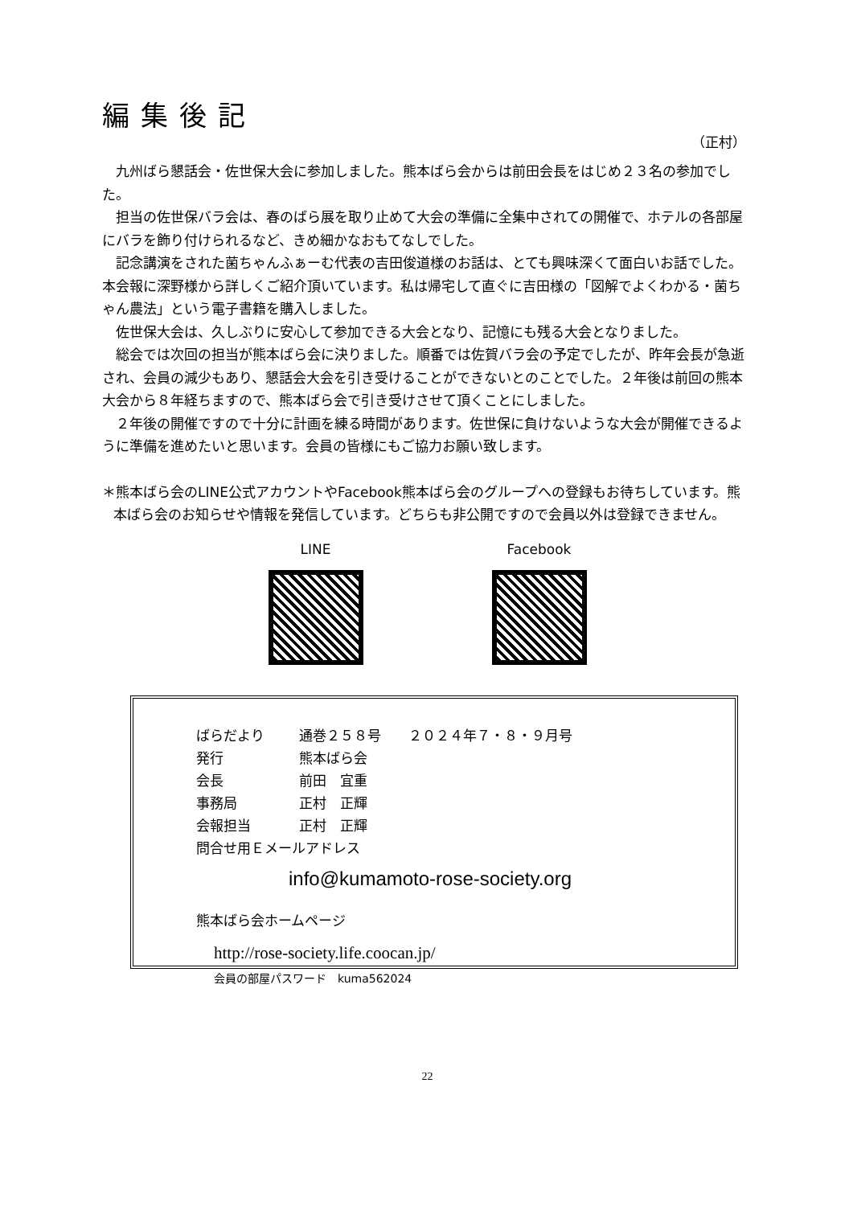編集後記
（正村）
九州ばら懇話会・佐世保大会に参加しました。熊本ばら会からは前田会長をはじめ２３名の参加でした。
担当の佐世保バラ会は、春のばら展を取り止めて大会の準備に全集中されての開催で、ホテルの各部屋にバラを飾り付けられるなど、きめ細かなおもてなしでした。
記念講演をされた菌ちゃんふぁーむ代表の吉田俊道様のお話は、とても興味深くて面白いお話でした。本会報に深野様から詳しくご紹介頂いています。私は帰宅して直ぐに吉田様の「図解でよくわかる・菌ちゃん農法」という電子書籍を購入しました。
佐世保大会は、久しぶりに安心して参加できる大会となり、記憶にも残る大会となりました。
総会では次回の担当が熊本ばら会に決りました。順番では佐賀バラ会の予定でしたが、昨年会長が急逝され、会員の減少もあり、懇話会大会を引き受けることができないとのことでした。２年後は前回の熊本大会から８年経ちますので、熊本ばら会で引き受けさせて頂くことにしました。
２年後の開催ですので十分に計画を練る時間があります。佐世保に負けないような大会が開催できるように準備を進めたいと思います。会員の皆様にもご協力お願い致します。
＊熊本ばら会のLINE公式アカウントやFacebook熊本ばら会のグループへの登録もお待ちしています。熊本ばら会のお知らせや情報を発信しています。どちらも非公開ですので会員以外は登録できません。
LINE Facebook
ばらだより 通巻２５８号　　２０２４年７・８・９月号
発行 熊本ばら会
会長 前田　宜重
事務局 正村　正輝
会報担当 正村　正輝
問合せ用Ｅメールアドレス
info@kumamoto-rose-society.org
熊本ばら会ホームページ
http://rose-society.life.coocan.jp/
会員の部屋パスワード　kuma562024
22